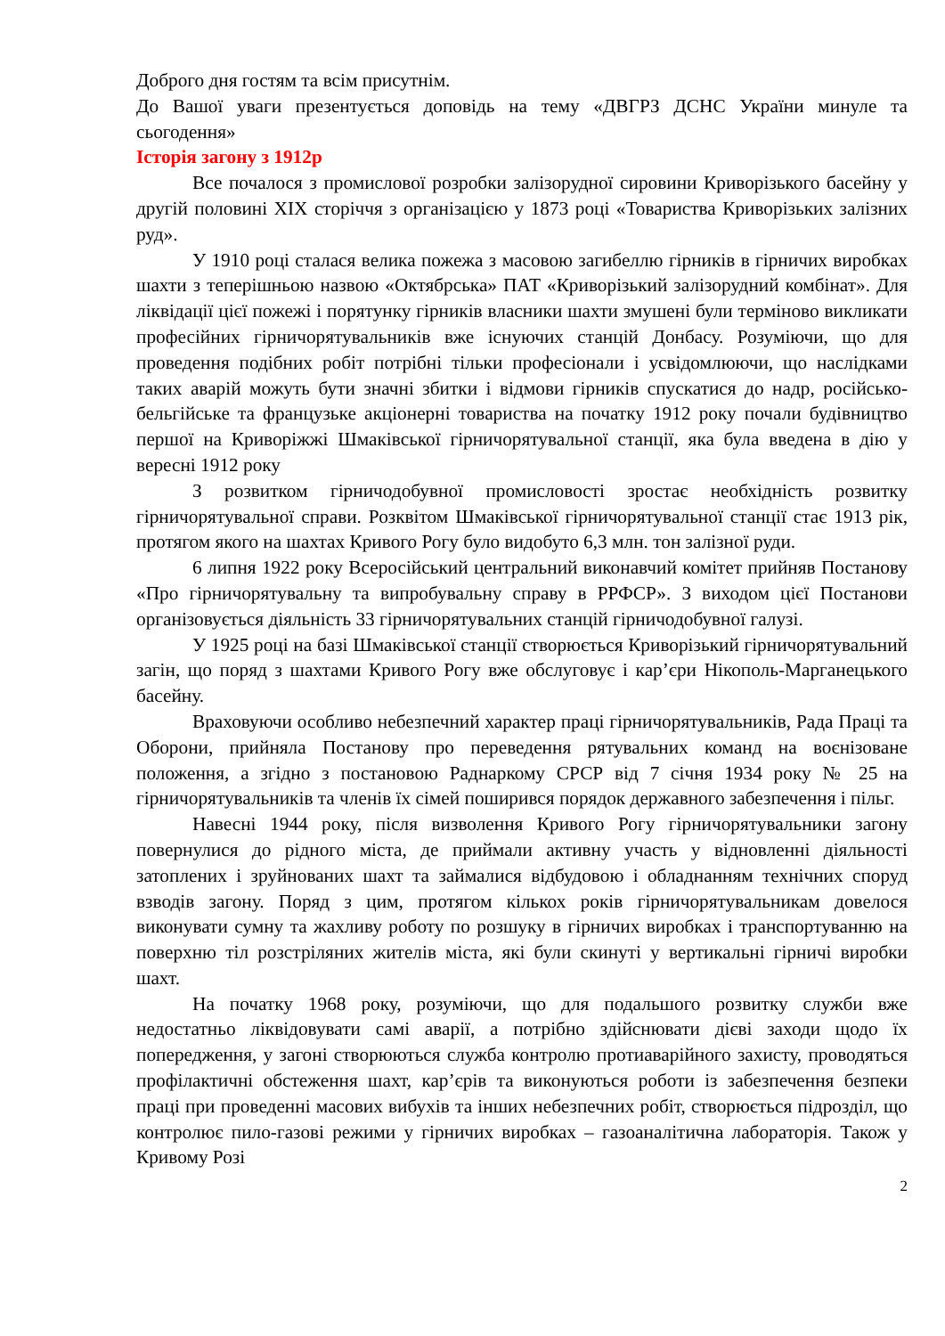Доброго дня гостям та всім присутнім.
До Вашої уваги презентується доповідь на тему «ДВГРЗ ДСНС України минуле та сьогодення»
Історія загону з 1912р
Все почалося з промислової розробки залізорудної сировини Криворізького басейну у другій половині ХІХ сторіччя з організацією у 1873 році «Товариства Криворізьких залізних руд».
У 1910 році сталася велика пожежа з масовою загибеллю гірників в гірничих виробках шахти з теперішньою назвою «Октябрська» ПАТ «Криворізький залізорудний комбінат». Для ліквідації цієї пожежі і порятунку гірників власники шахти змушені були терміново викликати професійних гірничорятувальників вже існуючих станцій Донбасу. Розуміючи, що для проведення подібних робіт потрібні тільки професіонали і усвідомлюючи, що наслідками таких аварій можуть бути значні збитки і відмови гірників спускатися до надр, російсько-бельгійське та французьке акціонерні товариства на початку 1912 року почали будівництво першої на Криворіжжі Шмаківської гірничорятувальної станції, яка була введена в дію у вересні 1912 року
З розвитком гірничодобувної промисловості зростає необхідність розвитку гірничорятувальної справи. Розквітом Шмаківської гірничорятувальної станції стає 1913 рік, протягом якого на шахтах Кривого Рогу було видобуто 6,3 млн. тон залізної руди.
6 липня 1922 року Всеросійський центральний виконавчий комітет прийняв Постанову «Про гірничорятувальну та випробувальну справу в РРФСР». З виходом цієї Постанови організовується діяльність 33 гірничорятувальних станцій гірничодобувної галузі.
У 1925 році на базі Шмаківської станції створюється Криворізький гірничорятувальний загін, що поряд з шахтами Кривого Рогу вже обслуговує і кар’єри Нікополь-Марганецького басейну.
Враховуючи особливо небезпечний характер праці гірничорятувальників, Рада Праці та Оборони, прийняла Постанову про переведення рятувальних команд на воєнізоване положення, а згідно з постановою Раднаркому СРСР від 7 січня 1934 року № 25 на гірничорятувальників та членів їх сімей поширився порядок державного забезпечення і пільг.
Навесні 1944 року, після визволення Кривого Рогу гірничорятувальники загону повернулися до рідного міста, де приймали активну участь у відновленні діяльності затоплених і зруйнованих шахт та займалися відбудовою і обладнанням технічних споруд взводів загону. Поряд з цим, протягом кількох років гірничорятувальникам довелося виконувати сумну та жахливу роботу по розшуку в гірничих виробках і транспортуванню на поверхню тіл розстріляних жителів міста, які були скинуті у вертикальні гірничі виробки шахт.
На початку 1968 року, розуміючи, що для подальшого розвитку служби вже недостатньо ліквідовувати самі аварії, а потрібно здійснювати дієві заходи щодо їх попередження, у загоні створюються служба контролю протиаварійного захисту, проводяться профілактичні обстеження шахт, кар’єрів та виконуються роботи із забезпечення безпеки праці при проведенні масових вибухів та інших небезпечних робіт, створюється підрозділ, що контролює пило-газові режими у гірничих виробках – газоаналітична лабораторія. Також у Кривому Розі
2